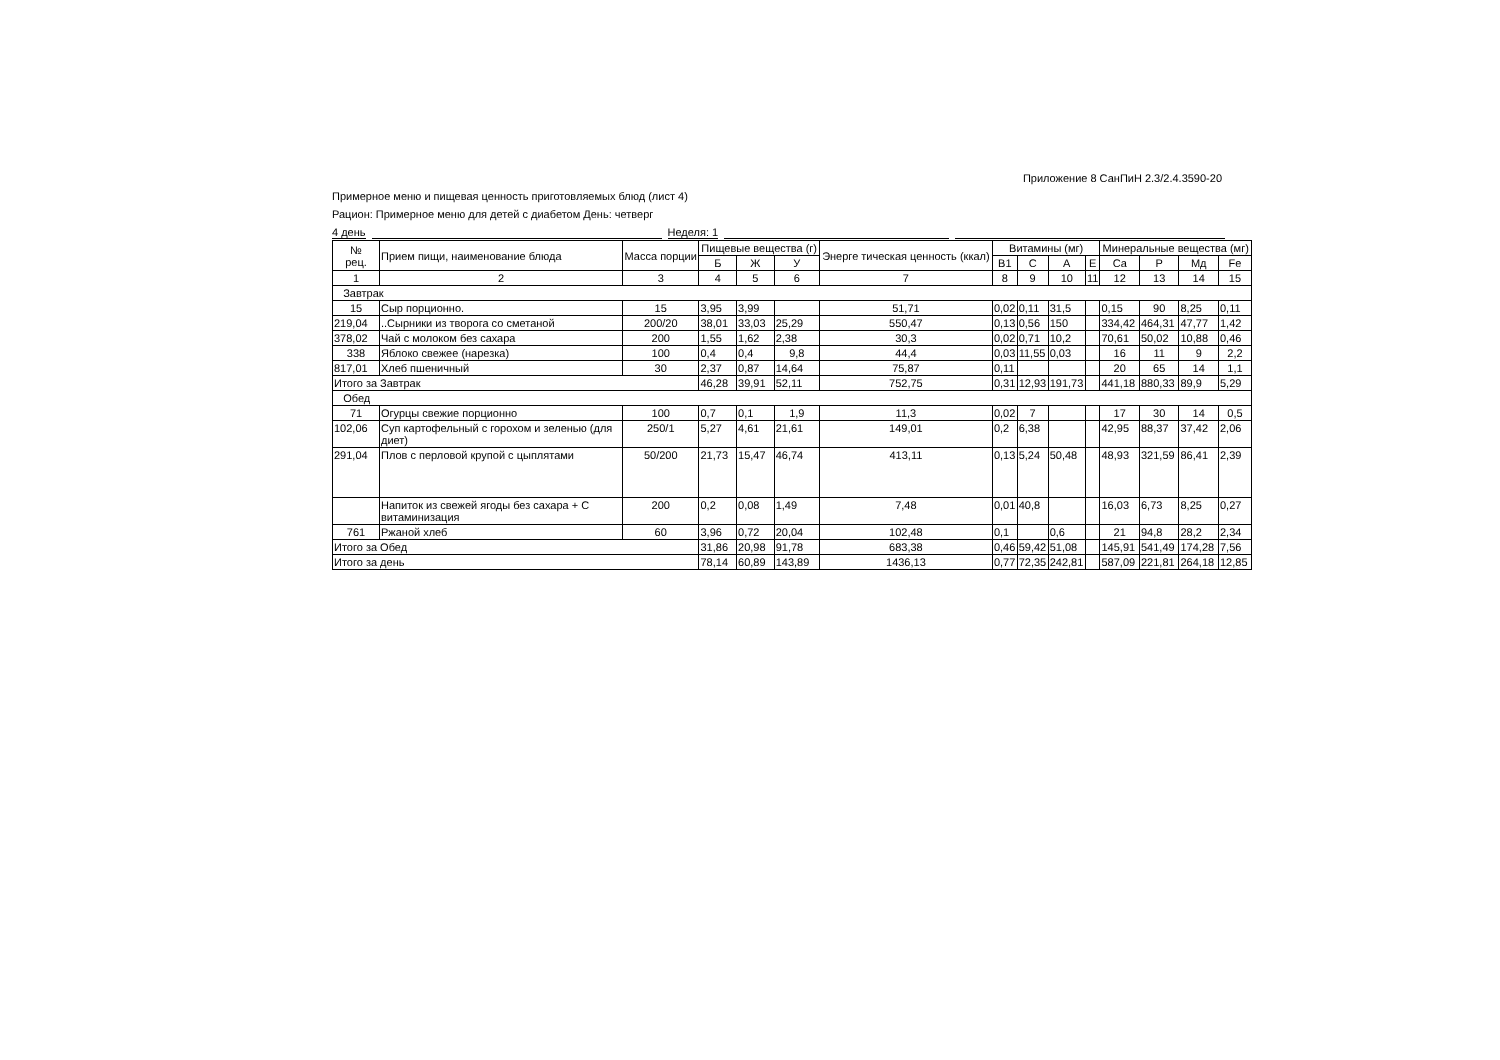Приложение 8 СанПиН 2.3/2.4.3590-20
Примерное меню и пищевая ценность приготовляемых блюд (лист 4)
Рацион: Примерное меню для детей с диабетом День: четверг
4 день Неделя: 1
| № рец. | Прием пищи, наименование блюда | Масса порции | Пищевые вещества (г) | | | Энерге тическая ценность (ккал) | Витамины (мг) | | | | Минеральные вещества (мг) | | | |
| --- | --- | --- | --- | --- | --- | --- | --- | --- | --- | --- | --- | --- | --- | --- |
| | | | Б | Ж | У | | В1 | С | А | Е | Са | Р | Мд | Fe |
| 1 | 2 | 3 | 4 | 5 | 6 | 7 | 8 | 9 | 10 | 11 | 12 | 13 | 14 | 15 |
| Завтрак | | | | | | | | | | | | | | |
| 15 | Сыр порционно. | 15 | 3,95 | 3,99 | | 51,71 | 0,02 | 0,11 | 31,5 | | 0,15 | 90 | 8,25 | 0,11 |
| 219,04 | ..Сырники из творога со сметаной | 200/20 | 38,01 | 33,03 | 25,29 | 550,47 | 0,13 | 0,56 | 150 | | 334,42 | 464,31 | 47,77 | 1,42 |
| 378,02 | Чай с молоком без сахара | 200 | 1,55 | 1,62 | 2,38 | 30,3 | 0,02 | 0,71 | 10,2 | | 70,61 | 50,02 | 10,88 | 0,46 |
| 338 | Яблоко свежее (нарезка) | 100 | 0,4 | 0,4 | 9,8 | 44,4 | 0,03 | 11,55 | 0,03 | | 16 | 11 | 9 | 2,2 |
| 817,01 | Хлеб пшеничный | 30 | 2,37 | 0,87 | 14,64 | 75,87 | 0,11 | | | | 20 | 65 | 14 | 1,1 |
| Итого за Завтрак | | | 46,28 | 39,91 | 52,11 | 752,75 | 0,31 | 12,93 | 191,73 | | 441,18 | 880,33 | 89,9 | 5,29 |
| Обед | | | | | | | | | | | | | | |
| 71 | Огурцы свежие порционно | 100 | 0,7 | 0,1 | 1,9 | 11,3 | 0,02 | 7 | | | 17 | 30 | 14 | 0,5 |
| 102,06 | Суп картофельный с горохом и зеленью (для диет) | 250/1 | 5,27 | 4,61 | 21,61 | 149,01 | 0,2 | 6,38 | | | 42,95 | 88,37 | 37,42 | 2,06 |
| 291,04 | Плов с перловой крупой с цыплятами | 50/200 | 21,73 | 15,47 | 46,74 | 413,11 | 0,13 | 5,24 | 50,48 | | 48,93 | 321,59 | 86,41 | 2,39 |
| | Напиток из свежей ягоды без сахара + С витаминизация | 200 | 0,2 | 0,08 | 1,49 | 7,48 | 0,01 | 40,8 | | | 16,03 | 6,73 | 8,25 | 0,27 |
| 761 | Ржаной хлеб | 60 | 3,96 | 0,72 | 20,04 | 102,48 | 0,1 | | 0,6 | | 21 | 94,8 | 28,2 | 2,34 |
| Итого за Обед | | | 31,86 | 20,98 | 91,78 | 683,38 | 0,46 | 59,42 | 51,08 | | 145,91 | 541,49 | 174,28 | 7,56 |
| Итого за день | | | 78,14 | 60,89 | 143,89 | 1436,13 | 0,77 | 72,35 | 242,81 | | 587,09 | 221,81 | 264,18 | 12,85 |